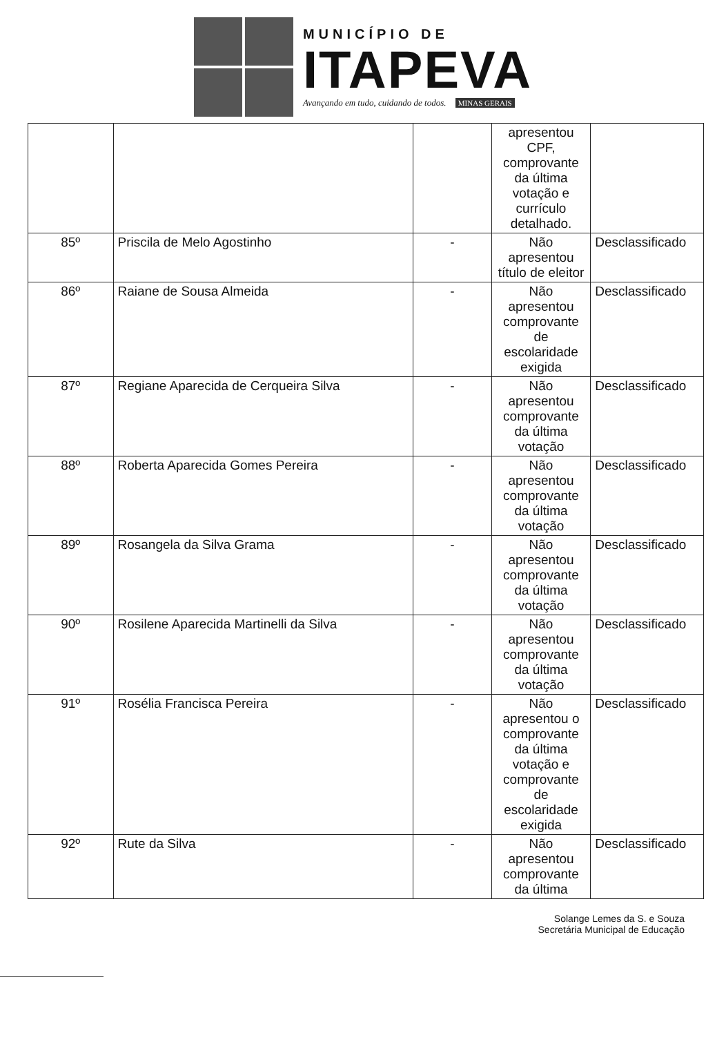MUNICÍPIO DE
ITAPEVA
Avançando em tudo, cuidando de todos. MINAS GERAIS
| | | | apresentou CPF, comprovante da última votação e currículo detalhado. | |
| 85º | Priscila de Melo Agostinho | - | Não apresentou título de eleitor | Desclassificado |
| 86º | Raiane de Sousa Almeida | - | Não apresentou comprovante de escolaridade exigida | Desclassificado |
| 87º | Regiane Aparecida de Cerqueira Silva | - | Não apresentou comprovante da última votação | Desclassificado |
| 88º | Roberta Aparecida Gomes Pereira | - | Não apresentou comprovante da última votação | Desclassificado |
| 89º | Rosangela da Silva Grama | - | Não apresentou comprovante da última votação | Desclassificado |
| 90º | Rosilene Aparecida Martinelli da Silva | - | Não apresentou comprovante da última votação | Desclassificado |
| 91º | Rosélia Francisca Pereira | - | Não apresentou o comprovante da última votação e comprovante de escolaridade exigida | Desclassificado |
| 92º | Rute da Silva | - | Não apresentou comprovante da última | Desclassificado |
Solange Lemes da S. e Souza
Secretária Municipal de Educação